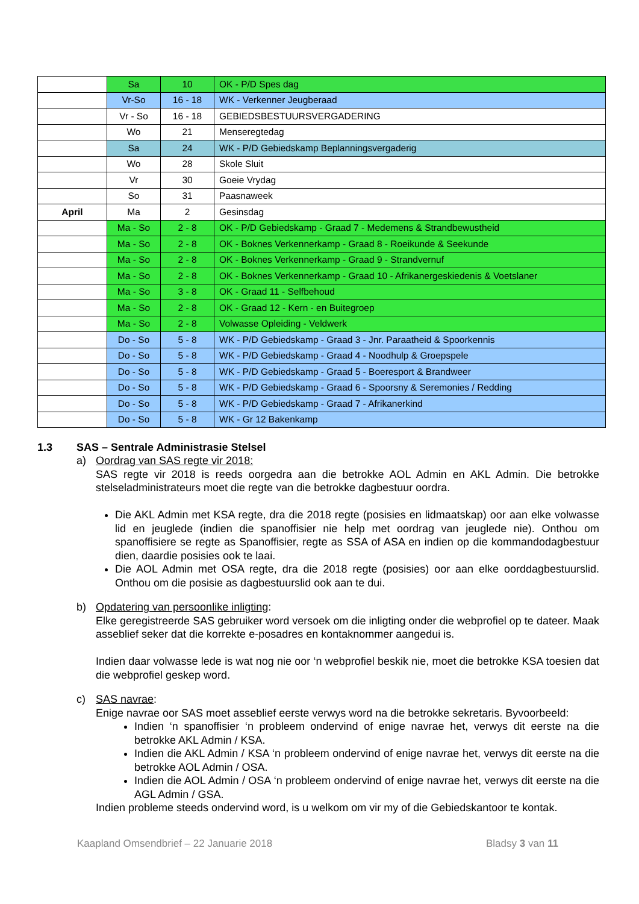| | Sa | 10 | OK - P/D Spes dag |
| | Vr-So | 16 - 18 | WK - Verkenner Jeugberaad |
| | Vr - So | 16 - 18 | GEBIEDSBESTUURSVERGADERING |
| | Wo | 21 | Menseregtedag |
| | Sa | 24 | WK - P/D Gebiedskamp Beplanningsvergaderig |
| | Wo | 28 | Skole Sluit |
| | Vr | 30 | Goeie Vrydag |
| | So | 31 | Paasnaweek |
| April | Ma | 2 | Gesinsdag |
| | Ma - So | 2 - 8 | OK - P/D Gebiedskamp - Graad 7 - Medemens & Strandbewustheid |
| | Ma - So | 2 - 8 | OK - Boknes Verkennerkamp - Graad 8 - Roeikunde & Seekunde |
| | Ma - So | 2 - 8 | OK - Boknes Verkennerkamp - Graad 9 - Strandvernuf |
| | Ma - So | 2 - 8 | OK - Boknes Verkennerkamp - Graad 10 - Afrikanergeskiedenis & Voetslaner |
| | Ma - So | 3 - 8 | OK - Graad 11 - Selfbehoud |
| | Ma - So | 2 - 8 | OK - Graad 12 - Kern - en Buitegroep |
| | Ma - So | 2 - 8 | Volwasse Opleiding - Veldwerk |
| | Do - So | 5 - 8 | WK - P/D Gebiedskamp - Graad 3 - Jnr. Paraatheid & Spoorkennis |
| | Do - So | 5 - 8 | WK - P/D Gebiedskamp - Graad 4 - Noodhulp & Groepspele |
| | Do - So | 5 - 8 | WK - P/D Gebiedskamp - Graad 5 - Boeresport & Brandweer |
| | Do - So | 5 - 8 | WK - P/D Gebiedskamp - Graad 6 - Spoorsny & Seremonies / Redding |
| | Do - So | 5 - 8 | WK - P/D Gebiedskamp - Graad 7 - Afrikanerkind |
| | Do - So | 5 - 8 | WK - Gr 12 Bakenkamp |
1.3 SAS – Sentrale Administrasie Stelsel
a) Oordrag van SAS regte vir 2018:
SAS regte vir 2018 is reeds oorgedra aan die betrokke AOL Admin en AKL Admin. Die betrokke stelseladministrateurs moet die regte van die betrokke dagbestuur oordra.
Die AKL Admin met KSA regte, dra die 2018 regte (posisies en lidmaatskap) oor aan elke volwasse lid en jeuglede (indien die spanoffisier nie help met oordrag van jeuglede nie). Onthou om spanoffisiere se regte as Spanoffisier, regte as SSA of ASA en indien op die kommandodagbestuur dien, daardie posisies ook te laai.
Die AOL Admin met OSA regte, dra die 2018 regte (posisies) oor aan elke oorddagbestuurslid. Onthou om die posisie as dagbestuurslid ook aan te dui.
b) Opdatering van persoonlike inligting:
Elke geregistreerde SAS gebruiker word versoek om die inligting onder die webprofiel op te dateer. Maak asseblief seker dat die korrekte e-posadres en kontaknommer aangedui is.
Indien daar volwasse lede is wat nog nie oor ‘n webprofiel beskik nie, moet die betrokke KSA toesien dat die webprofiel geskep word.
c) SAS navrae:
Enige navrae oor SAS moet asseblief eerste verwys word na die betrokke sekretaris. Byvoorbeeld:
Indien ‘n spanoffisier ‘n probleem ondervind of enige navrae het, verwys dit eerste na die betrokke AKL Admin / KSA.
Indien die AKL Admin / KSA ‘n probleem ondervind of enige navrae het, verwys dit eerste na die betrokke AOL Admin / OSA.
Indien die AOL Admin / OSA ‘n probleem ondervind of enige navrae het, verwys dit eerste na die AGL Admin / GSA.
Indien probleme steeds ondervind word, is u welkom om vir my of die Gebiedskantoor te kontak.
Kaapland Omsendbrief – 22 Januarie 2018 Bladsy 3 van 11